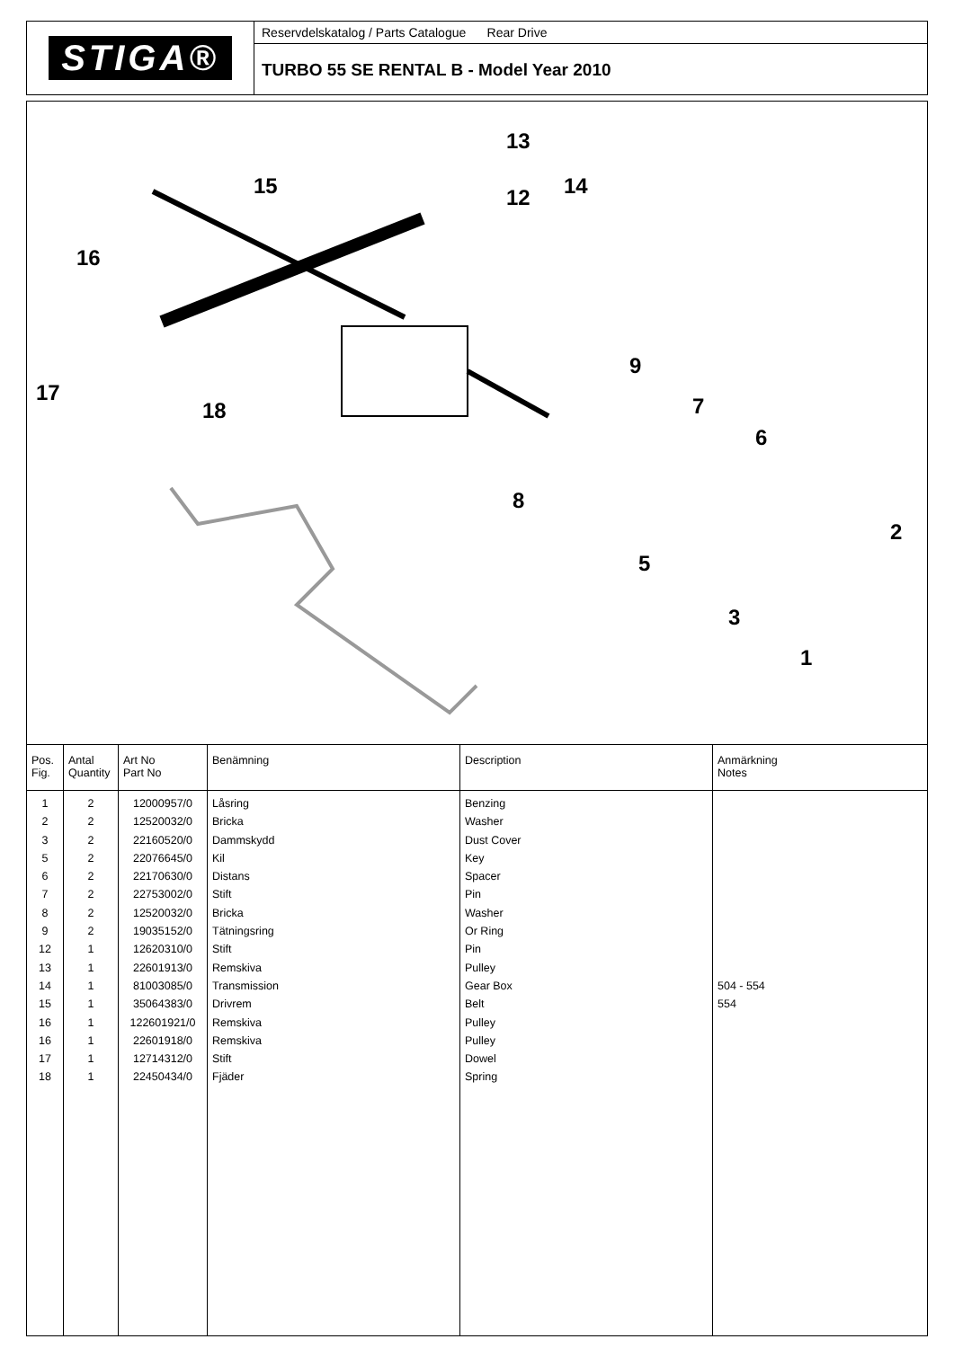STIGA®
Reservdelskatalog / Parts Catalogue Rear Drive
TURBO 55 SE RENTAL B - Model Year 2010
13
14 15 12
16
17
18
9
7
6
8
5
2
3
1
| Pos. Fig. | Antal Quantity | Art No Part No | Benämning | Description | Anmärkning Notes |
| --- | --- | --- | --- | --- | --- |
| 1 2 3 5 6 7 8 9 12 13 14 15 16 16 17 18 | 2 2 2 2 2 2 2 2 1 1 1 1 1 1 1 1 | 12000957/0 12520032/0 22160520/0 22076645/0 22170630/0 22753002/0 12520032/0 19035152/0 12620310/0 22601913/0 81003085/0 35064383/0 122601921/0 22601918/0 12714312/0 22450434/0 | Låsring Bricka Dammskydd Kil Distans Stift Bricka Tätningsring Stift Remskiva Transmission Drivrem Remskiva Remskiva Stift Fjäder | Benzing Washer Dust Cover Key Spacer Pin Washer Or Ring Pin Pulley Gear Box Belt Pulley Pulley Dowel Spring | 504 - 554 554 |